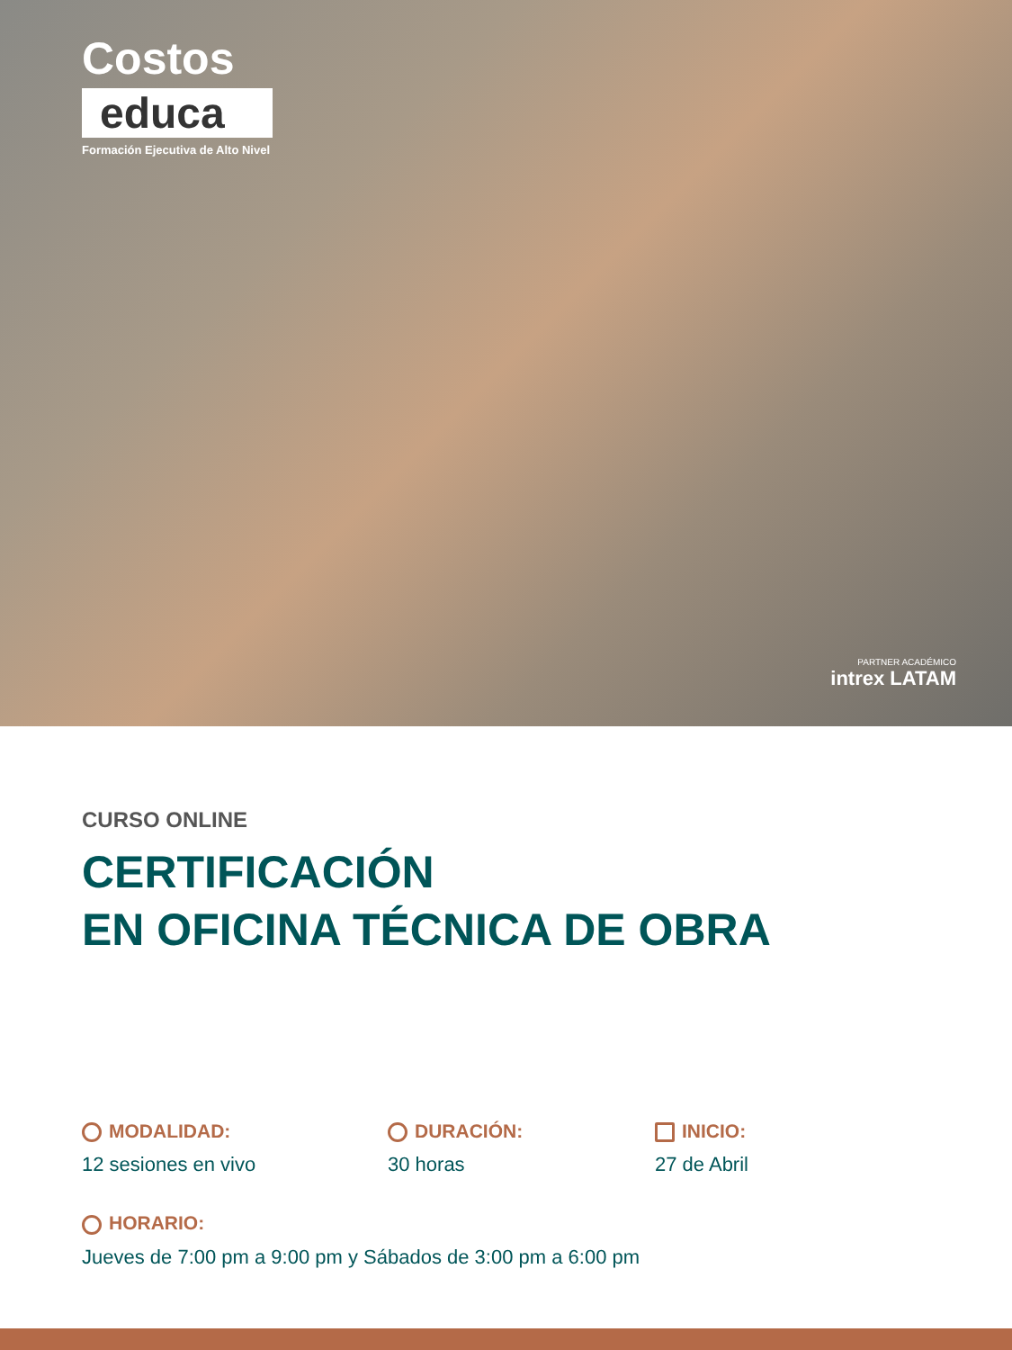Costos
educa
Formación Ejecutiva de Alto Nivel
PARTNER ACADÉMICO
intrex LATAM
CURSO ONLINE
CERTIFICACIÓN
EN OFICINA TÉCNICA DE OBRA
MODALIDAD:
12 sesiones en vivo
DURACIÓN:
30 horas
INICIO:
27 de Abril
HORARIO:
Jueves de 7:00 pm a 9:00 pm y Sábados de 3:00 pm a 6:00 pm